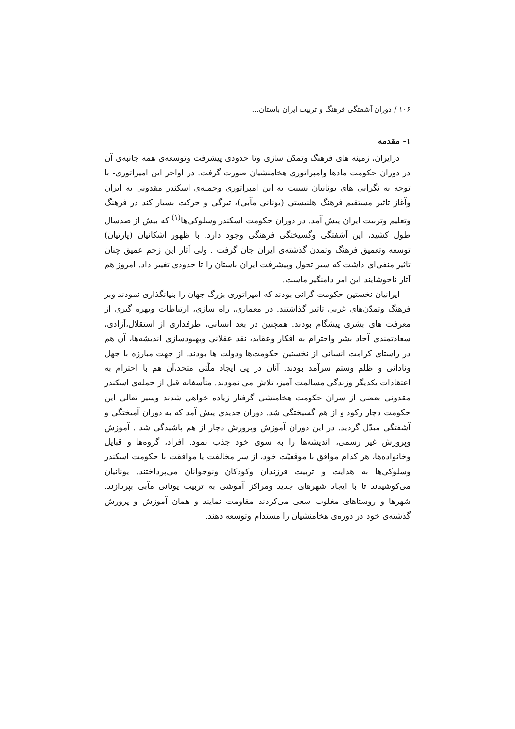۱۰۶ / دوران آشفتگی فرهنگ و تربیت ایران باستان...
۱- مقدمه
درایران، زمینه های فرهنگ وتمدّن سازی وتا حدودی پیشرفت وتوسعه‌ی همه جانبه‌ی آن در دوران حکومت مادها وامپراتوری هخامنشیان صورت گرفت. در اواخر این امپراتوری- با توجه به نگرانی های یونانیان نسبت به این امپراتوری وحمله‌ی اسکندر مقدونی به ایران وآغاز تاثیر مستقیم فرهنگ هلنیستی (یونانی مآبی)، تیرگی و حرکت بسیار کند در فرهنگ وتعلیم وتربیت ایران پیش آمد. در دوران حکومت اسکندر وسلوکی‌ها<sup>(۱)</sup> که بیش از صدسال طول کشید، این آشفتگی وگسیختگی فرهنگی وجود دارد. با ظهور اشکانیان (پارتیان) توسعه وتعمیق فرهنگ وتمدن گذشته‌ی ایران جان گرفت . ولی آثار این زخم عمیق چنان تاثیر منفی‌ای داشت که سیر تحول وپیشرفت ایران باستان را تا حدودی تغییر داد. امروز هم آثار ناخوشایند این امر دامنگیر ماست.
ایرانیان نخستین حکومت گرانی بودند که امپراتوری بزرگ جهان را بنیانگذاری نمودند وبر فرهنگ وتمدّن‌های غربی تاثیر گذاشتند. در معماری، راه سازی، ارتباطات وبهره گیری از معرفت های بشری پیشگام بودند. همچنین در بعد انسانی، طرفداری از استقلال،آزادی، سعادتمندی آحاد بشر واحترام به افکار وعقاید، نقد عقلانی وبهبودسازی اندیشه‌ها، آن هم در راستای کرامت انسانی از نخستین حکومت‌ها ودولت ها بودند. از جهت مبارزه با جهل ونادانی و ظلم وستم سرآمد بودند. آنان در پی ایجاد ملّتی متحد،آن هم با احترام به اعتقادات یکدیگر وزندگی مسالمت آمیز، تلاش می نمودند. متأسفانه قبل از حمله‌ی اسکندر مقدونی بعضی از سران حکومت هخامنشی گرفتار زیاده خواهی شدند وسیر تعالی این حکومت دچار رکود و از هم گسیختگی شد. دوران جدیدی پیش آمد که به دوران آمیختگی و آشفتگی مبدّل گردید. در این دوران آموزش وپرورش دچار از هم پاشیدگی شد . آموزش وپرورش غیر رسمی، اندیشه‌ها را به سوی خود جذب نمود. افراد، گروه‌ها و قبایل وخانواده‌ها، هر کدام موافق با موقعیّت خود، از سر مخالفت یا موافقت با حکومت اسکندر وسلوکی‌ها به هدایت و تربیت فرزندان وکودکان ونوجوانان می‌پرداختند. یونانیان می‌کوشیدند تا با ایجاد شهرهای جدید ومراکز آموشی به تربیت یونانی مآبی بپردازند. شهرها و روستاهای مغلوب سعی می‌کردند مقاومت نمایند و همان آموزش و پرورش گذشته‌ی خود در دوره‌ی هخامنشیان را مستدام وتوسعه دهند.